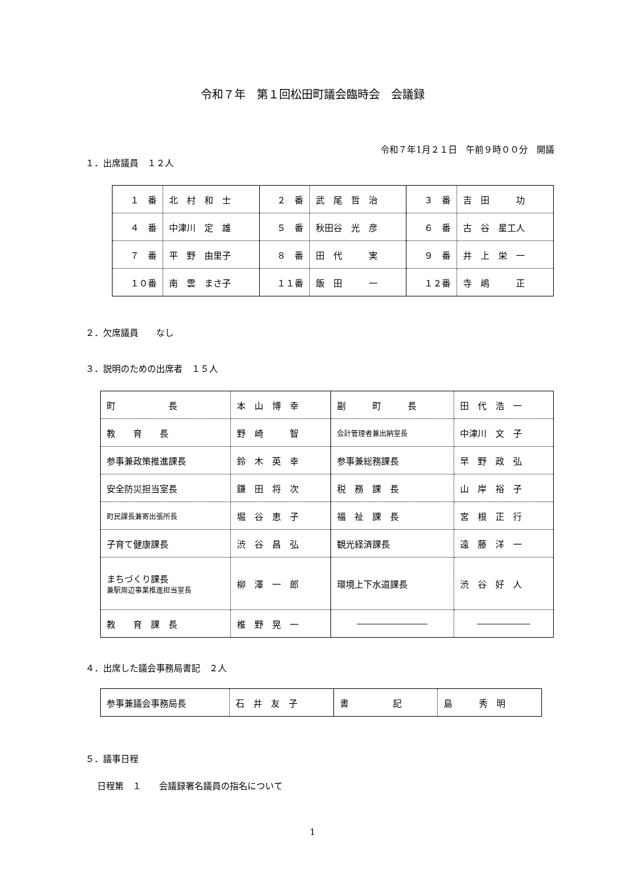令和７年　第１回松田町議会臨時会　会議録
令和７年1月２１日　午前９時００分　開議
１．出席議員　１２人
| １ 番 | 北 村 和 士 | ２ 番 | 武 尾 哲 治 | ３ 番 | 吉 田 功 |
| ４ 番 | 中津川 定 雄 | ５ 番 | 秋田谷 光 彦 | ６ 番 | 古 谷 星工人 |
| ７ 番 | 平 野 由里子 | ８ 番 | 田 代 実 | ９ 番 | 井 上 栄 一 |
| １０番 | 南 雲 まさ子 | １１番 | 飯 田 一 | １２番 | 寺 嶋 正 |
２．欠席議員　　なし
３．説明のための出席者　１５人
| 町 長 | 本 山 博 幸 | 副 町 長 | 田 代 浩 一 |
| 教 育 長 | 野 崎 智 | 会計管理者兼出納室長 | 中津川 文 子 |
| 参事兼政策推進課長 | 鈴 木 英 幸 | 参事兼総務課長 | 早 野 政 弘 |
| 安全防災担当室長 | 鎌 田 将 次 | 税 務 課 長 | 山 岸 裕 子 |
| 町民課長兼寄出張所長 | 堀 谷 恵 子 | 福 祉 課 長 | 宮 根 正 行 |
| 子育て健康課長 | 渋 谷 昌 弘 | 観光経済課長 | 遠 藤 洋 一 |
| まちづくり課長 兼駅周辺事業推進担当室長 | 柳 澤 一 郎 | 環境上下水道課長 | 渋 谷 好 人 |
| 教 育 課 長 | 椎 野 晃 一 | ―――――――― | ―――――― |
４．出席した議会事務局書記　２人
| 参事兼議会事務局長 | 石 井 友 子 | 書 記 | 島 秀 明 |
５．議事日程
日程第　１　　会議録署名議員の指名について
1